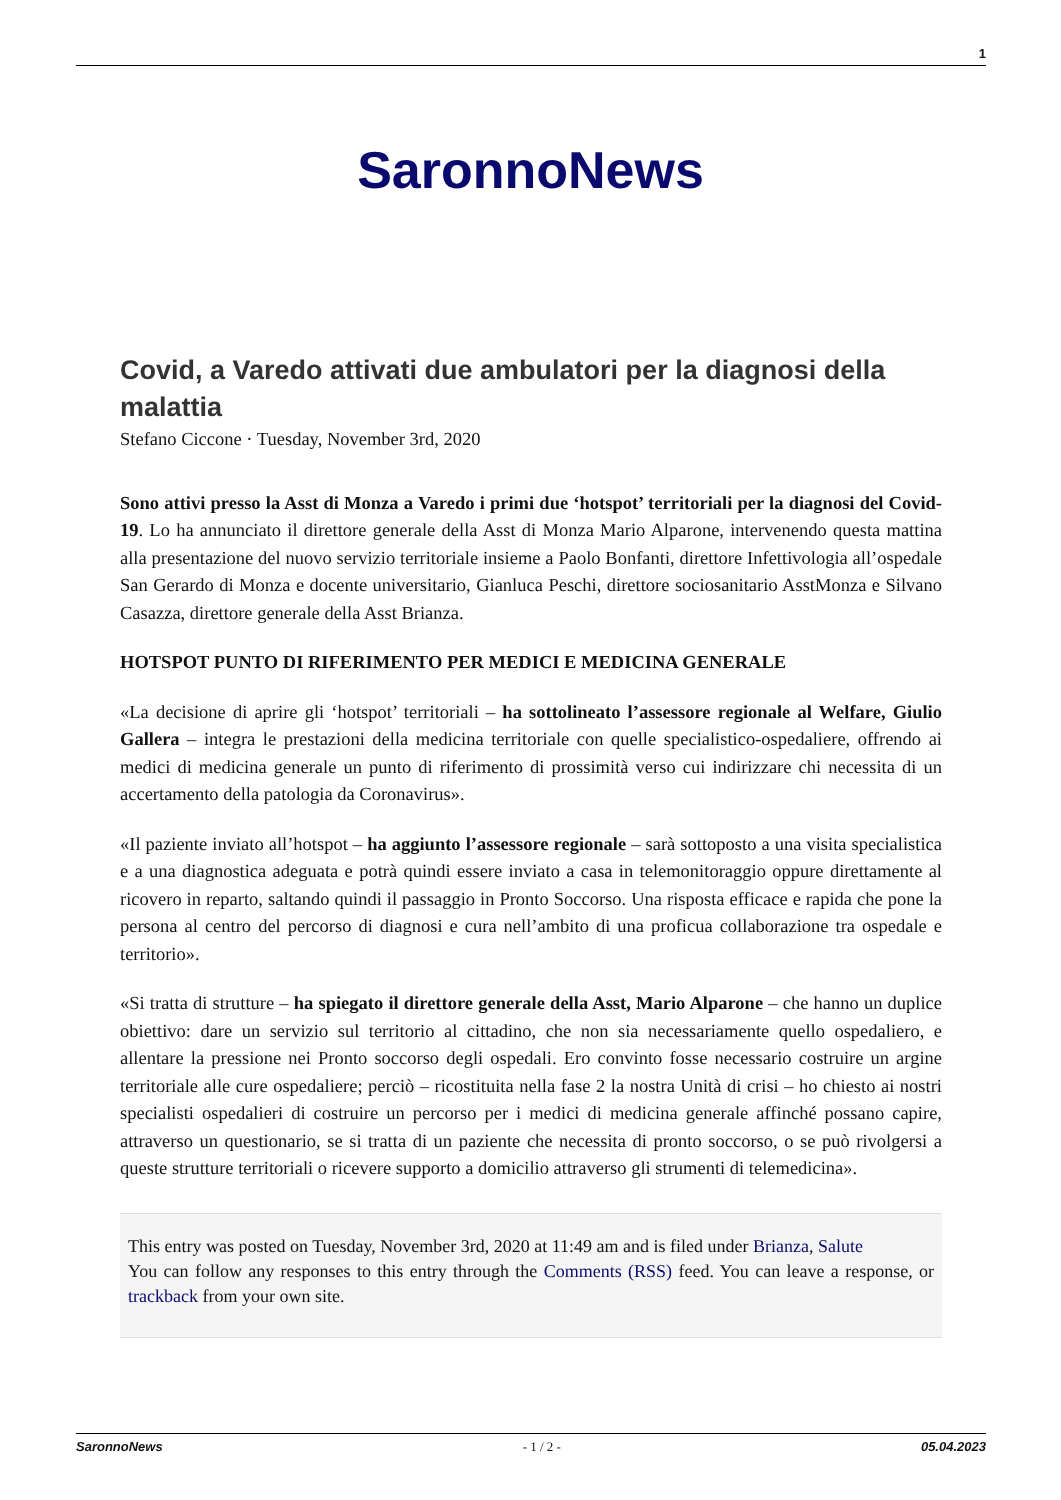1
SaronnoNews
Covid, a Varedo attivati due ambulatori per la diagnosi della malattia
Stefano Ciccone · Tuesday, November 3rd, 2020
Sono attivi presso la Asst di Monza a Varedo i primi due ‘hotspot’ territoriali per la diagnosi del Covid-19. Lo ha annunciato il direttore generale della Asst di Monza Mario Alparone, intervenendo questa mattina alla presentazione del nuovo servizio territoriale insieme a Paolo Bonfanti, direttore Infettivologia all’ospedale San Gerardo di Monza e docente universitario, Gianluca Peschi, direttore sociosanitario AsstMonza e Silvano Casazza, direttore generale della Asst Brianza.
HOTSPOT PUNTO DI RIFERIMENTO PER MEDICI E MEDICINA GENERALE
«La decisione di aprire gli ‘hotspot’ territoriali – ha sottolineato l’assessore regionale al Welfare, Giulio Gallera – integra le prestazioni della medicina territoriale con quelle specialistico-ospedaliere, offrendo ai medici di medicina generale un punto di riferimento di prossimità verso cui indirizzare chi necessita di un accertamento della patologia da Coronavirus».
«Il paziente inviato all’hotspot – ha aggiunto l’assessore regionale – sarà sottoposto a una visita specialistica e a una diagnostica adeguata e potrà quindi essere inviato a casa in telemonitoraggio oppure direttamente al ricovero in reparto, saltando quindi il passaggio in Pronto Soccorso. Una risposta efficace e rapida che pone la persona al centro del percorso di diagnosi e cura nell’ambito di una proficua collaborazione tra ospedale e territorio».
«Si tratta di strutture – ha spiegato il direttore generale della Asst, Mario Alparone – che hanno un duplice obiettivo: dare un servizio sul territorio al cittadino, che non sia necessariamente quello ospedaliero, e allentare la pressione nei Pronto soccorso degli ospedali. Ero convinto fosse necessario costruire un argine territoriale alle cure ospedaliere; perciò – ricostituita nella fase 2 la nostra Unità di crisi – ho chiesto ai nostri specialisti ospedalieri di costruire un percorso per i medici di medicina generale affinché possano capire, attraverso un questionario, se si tratta di un paziente che necessita di pronto soccorso, o se può rivolgersi a queste strutture territoriali o ricevere supporto a domicilio attraverso gli strumenti di telemedicina».
This entry was posted on Tuesday, November 3rd, 2020 at 11:49 am and is filed under Brianza, Salute
You can follow any responses to this entry through the Comments (RSS) feed. You can leave a response, or trackback from your own site.
SaronnoNews - 1 / 2 - 05.04.2023